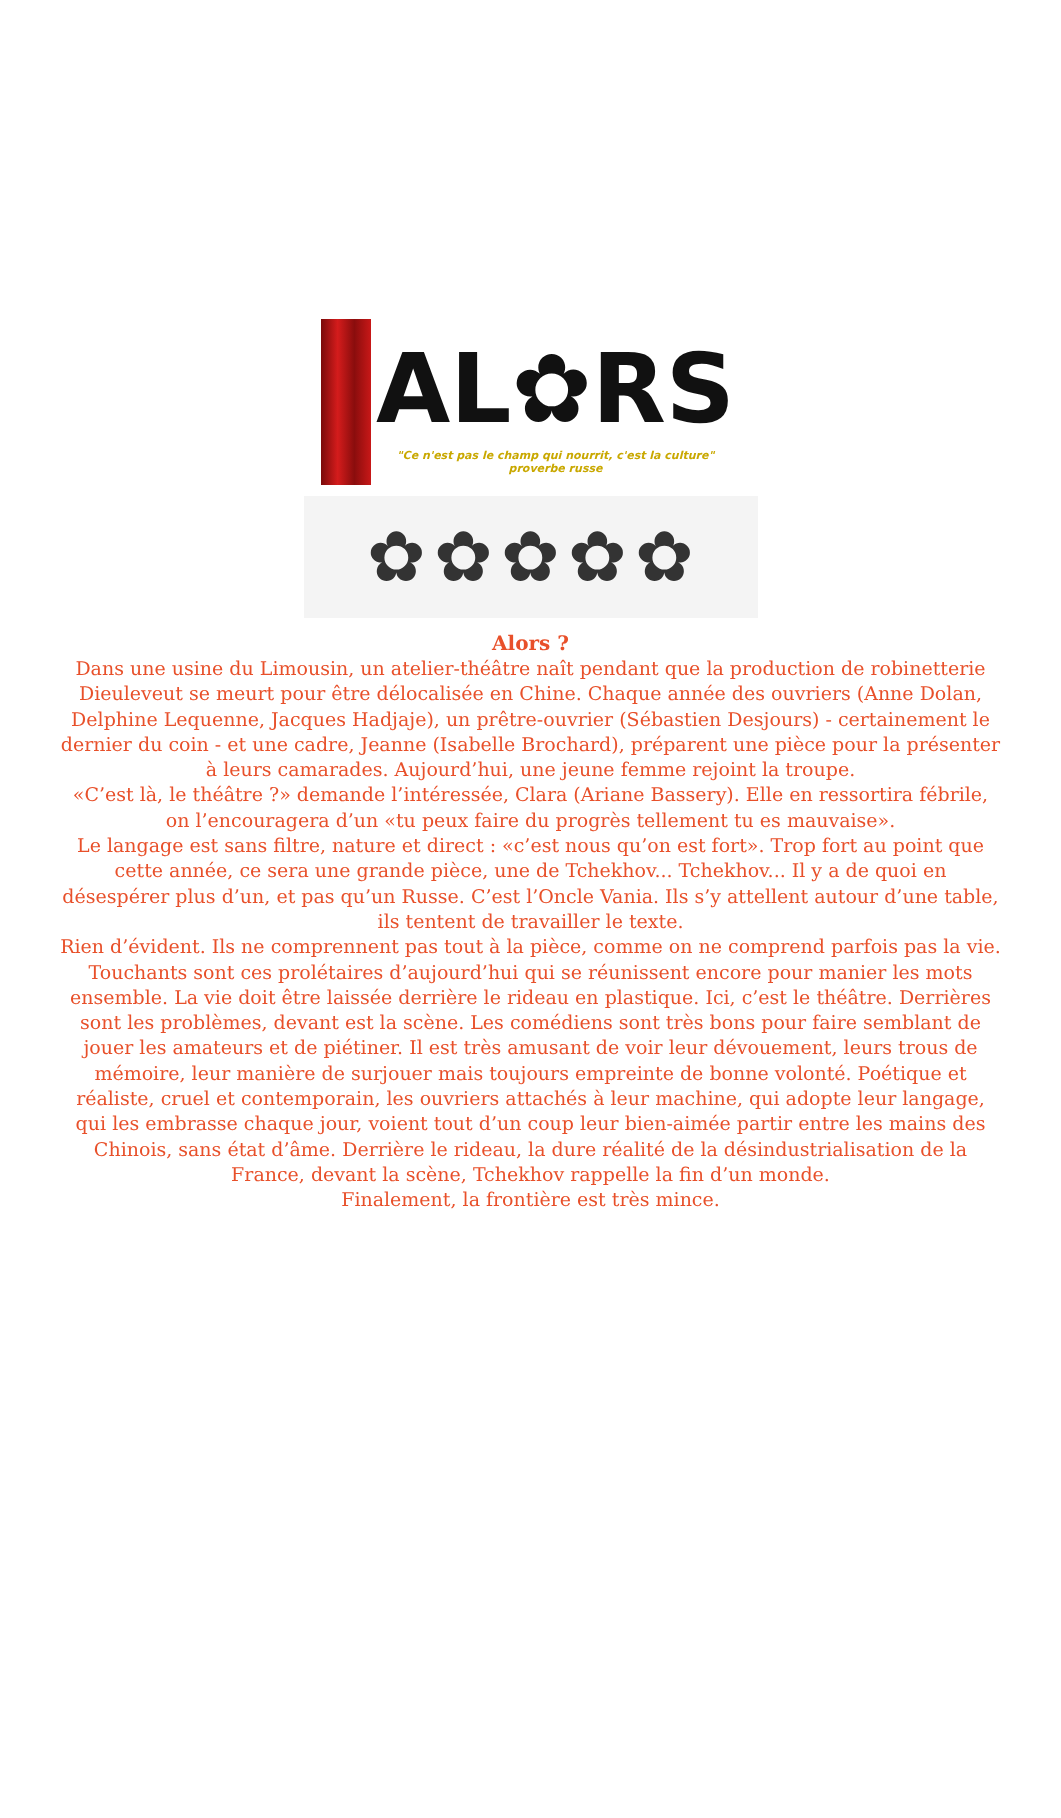AL✿RS
"Ce n'est pas le champ qui nourrit, c'est la culture" proverbe russe
✿ ✿ ✿ ✿ ✿
Alors ?
Dans une usine du Limousin, un atelier-théâtre naît pendant que la production de robinetterie Dieuleveut se meurt pour être délocalisée en Chine. Chaque année des ouvriers (Anne Dolan, Delphine Lequenne, Jacques Hadjaje), un prêtre-ouvrier (Sébastien Desjours) - certainement le dernier du coin - et une cadre, Jeanne (Isabelle Brochard), préparent une pièce pour la présenter à leurs camarades. Aujourd’hui, une jeune femme rejoint la troupe.
«C’est là, le théâtre ?» demande l’intéressée, Clara (Ariane Bassery). Elle en ressortira fébrile, on l’encouragera d’un «tu peux faire du progrès tellement tu es mauvaise».
Le langage est sans filtre, nature et direct : «c’est nous qu’on est fort». Trop fort au point que cette année, ce sera une grande pièce, une de Tchekhov... Tchekhov... Il y a de quoi en désespérer plus d’un, et pas qu’un Russe. C’est l’Oncle Vania. Ils s’y attellent autour d’une table,
ils tentent de travailler le texte.
Rien d’évident. Ils ne comprennent pas tout à la pièce, comme on ne comprend parfois pas la vie. Touchants sont ces prolétaires d’aujourd’hui qui se réunissent encore pour manier les mots ensemble. La vie doit être laissée derrière le rideau en plastique. Ici, c’est le théâtre. Derrières sont les problèmes, devant est la scène. Les comédiens sont très bons pour faire semblant de jouer les amateurs et de piétiner. Il est très amusant de voir leur dévouement, leurs trous de mémoire, leur manière de surjouer mais toujours empreinte de bonne volonté. Poétique et réaliste, cruel et contemporain, les ouvriers attachés à leur machine, qui adopte leur langage, qui les embrasse chaque jour, voient tout d’un coup leur bien-aimée partir entre les mains des Chinois, sans état d’âme. Derrière le rideau, la dure réalité de la désindustrialisation de la France, devant la scène, Tchekhov rappelle la fin d’un monde.
Finalement, la frontière est très mince.